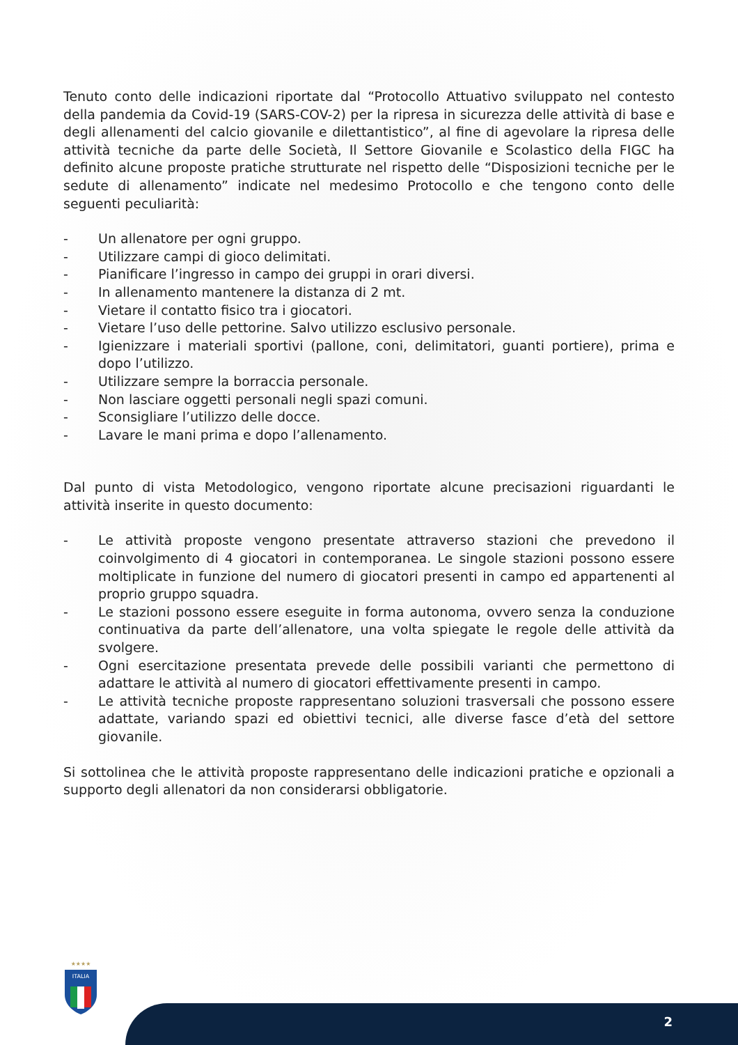Tenuto conto delle indicazioni riportate dal “Protocollo Attuativo sviluppato nel contesto della pandemia da Covid-19 (SARS-COV-2) per la ripresa in sicurezza delle attività di base e degli allenamenti del calcio giovanile e dilettantistico”, al fine di agevolare la ripresa delle attività tecniche da parte delle Società, Il Settore Giovanile e Scolastico della FIGC ha definito alcune proposte pratiche strutturate nel rispetto delle “Disposizioni tecniche per le sedute di allenamento” indicate nel medesimo Protocollo e che tengono conto delle seguenti peculiarità:
- Un allenatore per ogni gruppo.
- Utilizzare campi di gioco delimitati.
- Pianificare l’ingresso in campo dei gruppi in orari diversi.
- In allenamento mantenere la distanza di 2 mt.
- Vietare il contatto fisico tra i giocatori.
- Vietare l’uso delle pettorine. Salvo utilizzo esclusivo personale.
- Igienizzare i materiali sportivi (pallone, coni, delimitatori, guanti portiere), prima e dopo l’utilizzo.
- Utilizzare sempre la borraccia personale.
- Non lasciare oggetti personali negli spazi comuni.
- Sconsigliare l’utilizzo delle docce.
- Lavare le mani prima e dopo l’allenamento.
Dal punto di vista Metodologico, vengono riportate alcune precisazioni riguardanti le attività inserite in questo documento:
- Le attività proposte vengono presentate attraverso stazioni che prevedono il coinvolgimento di 4 giocatori in contemporanea. Le singole stazioni possono essere moltiplicate in funzione del numero di giocatori presenti in campo ed appartenenti al proprio gruppo squadra.
- Le stazioni possono essere eseguite in forma autonoma, ovvero senza la conduzione continuativa da parte dell’allenatore, una volta spiegate le regole delle attività da svolgere.
- Ogni esercitazione presentata prevede delle possibili varianti che permettono di adattare le attività al numero di giocatori effettivamente presenti in campo.
- Le attività tecniche proposte rappresentano soluzioni trasversali che possono essere adattate, variando spazi ed obiettivi tecnici, alle diverse fasce d’età del settore giovanile.
Si sottolinea che le attività proposte rappresentano delle indicazioni pratiche e opzionali a supporto degli allenatori da non considerarsi obbligatorie.
★★★★
ITALIA
2